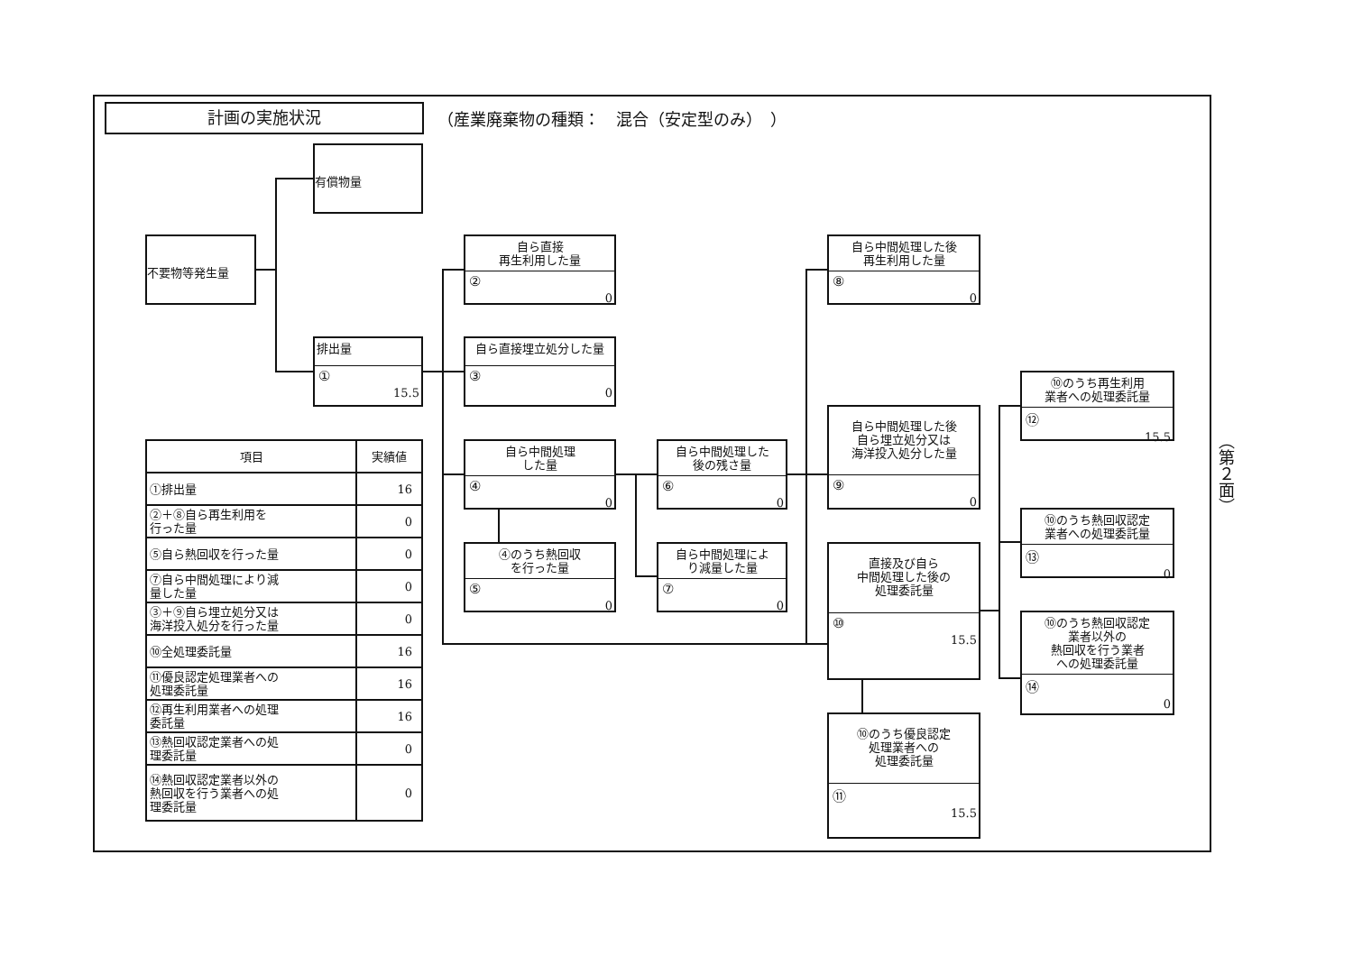計画の実施状況
（産業廃棄物の種類：　混合（安定型のみ）　）
不要物等発生量
有償物量
排出量
①
15.5
自ら直接
再生利用した量
②
0
自ら直接埋立処分した量
③
0
自ら中間処理
した量
④
0
④のうち熱回収
を行った量
⑤
0
自ら中間処理した
後の残さ量
⑥
0
自ら中間処理によ
り減量した量
⑦
0
自ら中間処理した後
再生利用した量
⑧
0
自ら中間処理した後
自ら埋立処分又は
海洋投入処分した量
⑨
0
直接及び自ら
中間処理した後の
処理委託量
⑩
15.5
⑩のうち優良認定
処理業者への
処理委託量
⑪
15.5
⑩のうち再生利用
業者への処理委託量
⑫
15.5
⑩のうち熱回収認定
業者への処理委託量
⑬
0
⑩のうち熱回収認定
業者以外の
熱回収を行う業者
への処理委託量
⑭
0
| 項目 | 実績値 |
| --- | --- |
| ①排出量 | 16 |
| ②＋⑧自ら再生利用を 行った量 | 0 |
| ⑤自ら熱回収を行った量 | 0 |
| ⑦自ら中間処理により減 量した量 | 0 |
| ③＋⑨自ら埋立処分又は 海洋投入処分を行った量 | 0 |
| ⑩全処理委託量 | 16 |
| ⑪優良認定処理業者への 処理委託量 | 16 |
| ⑫再生利用業者への処理 委託量 | 16 |
| ⑬熱回収認定業者への処 理委託量 | 0 |
| ⑭熱回収認定業者以外の 熱回収を行う業者への処 理委託量 | 0 |
（第２面）